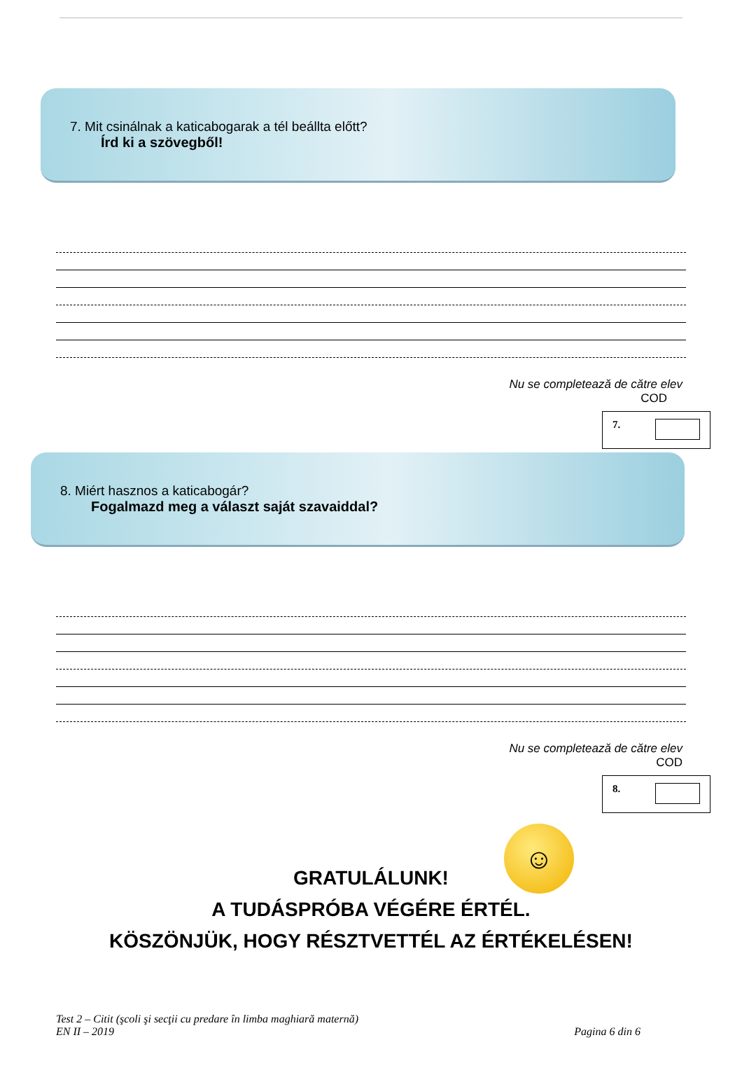7. Mit csinálnak a katicabogarak a tél beállta előtt?
Írd ki a szövegből!
Nu se completează de către elev
COD
7.
8. Miért hasznos a katicabogár?
Fogalmazd meg a választ saját szavaiddal?
Nu se completează de către elev
COD
8.
☺
GRATULÁLUNK!
A TUDÁSPRÓBA VÉGÉRE ÉRTÉL.
KÖSZÖNJÜK, HOGY RÉSZTVETTÉL AZ ÉRTÉKELÉSEN!
Test 2 – Citit (şcoli şi secţii cu predare în limba maghiară maternă)
EN II – 2019 Pagina 6 din 6